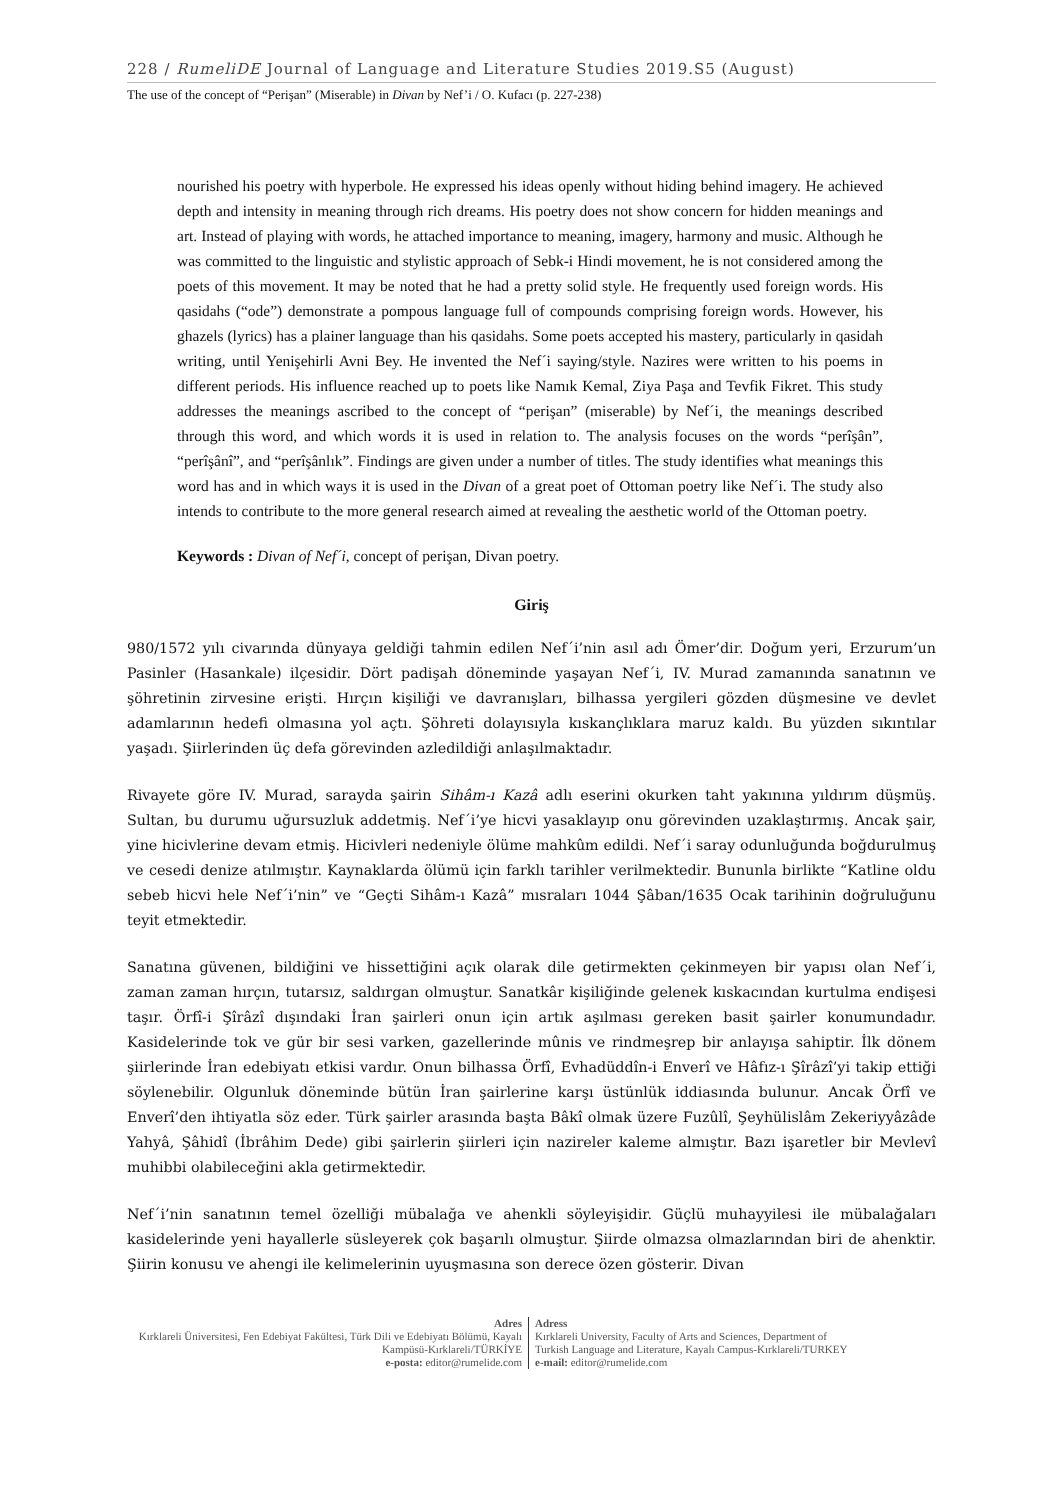228 / RumeliDE Journal of Language and Literature Studies 2019.S5 (August)
The use of the concept of “Perişan” (Miserable) in Divan by Nef’i / O. Kufacı (p. 227-238)
nourished his poetry with hyperbole. He expressed his ideas openly without hiding behind imagery. He achieved depth and intensity in meaning through rich dreams. His poetry does not show concern for hidden meanings and art. Instead of playing with words, he attached importance to meaning, imagery, harmony and music. Although he was committed to the linguistic and stylistic approach of Sebk-i Hindi movement, he is not considered among the poets of this movement. It may be noted that he had a pretty solid style. He frequently used foreign words. His qasidahs (“ode”) demonstrate a pompous language full of compounds comprising foreign words. However, his ghazels (lyrics) has a plainer language than his qasidahs. Some poets accepted his mastery, particularly in qasidah writing, until Yenişehirli Avni Bey. He invented the Nef´i saying/style. Nazires were written to his poems in different periods. His influence reached up to poets like Namık Kemal, Ziya Paşa and Tevfik Fikret. This study addresses the meanings ascribed to the concept of “perişan” (miserable) by Nef´i, the meanings described through this word, and which words it is used in relation to. The analysis focuses on the words “perîşân”, “perîşânî”, and “perîşânlık”. Findings are given under a number of titles. The study identifies what meanings this word has and in which ways it is used in the Divan of a great poet of Ottoman poetry like Nef´i. The study also intends to contribute to the more general research aimed at revealing the aesthetic world of the Ottoman poetry.
Keywords : Divan of Nef´i, concept of perişan, Divan poetry.
Giriş
980/1572 yılı civarında dünyaya geldiği tahmin edilen Nef´i’nin asıl adı Ömer’dir. Doğum yeri, Erzurum’un Pasinler (Hasankale) ilçesidir. Dört padişah döneminde yaşayan Nef´i, IV. Murad zamanında sanatının ve şöhretinin zirvesine erişti. Hırçın kişiliği ve davranışları, bilhassa yergileri gözden düşmesine ve devlet adamlarının hedefi olmasına yol açtı. Şöhreti dolayısıyla kıskançlıklara maruz kaldı. Bu yüzden sıkıntılar yaşadı. Şiirlerinden üç defa görevinden azledildiği anlaşılmaktadır.
Rivayete göre IV. Murad, sarayda şairin Sihâm-ı Kazâ adlı eserini okurken taht yakınına yıldırım düşmüş. Sultan, bu durumu uğursuzluk addetmiş. Nef´i’ye hicvi yasaklayıp onu görevinden uzaklaştırmış. Ancak şair, yine hicivlerine devam etmiş. Hicivleri nedeniyle ölüme mahkûm edildi. Nef´i saray odunluğunda boğdurulmuş ve cesedi denize atılmıştır. Kaynaklarda ölümü için farklı tarihler verilmektedir. Bununla birlikte “Katline oldu sebeb hicvi hele Nef´i’nin” ve “Geçti Sihâm-ı Kazâ” mısraları 1044 Şâban/1635 Ocak tarihinin doğruluğunu teyit etmektedir.
Sanatına güvenen, bildiğini ve hissettiğini açık olarak dile getirmekten çekinmeyen bir yapısı olan Nef´i, zaman zaman hırçın, tutarsız, saldırgan olmuştur. Sanatkâr kişiliğinde gelenek kıskacından kurtulma endişesi taşır. Örfî-i Şîrâzî dışındaki İran şairleri onun için artık aşılması gereken basit şairler konumundadır. Kasidelerinde tok ve gür bir sesi varken, gazellerinde mûnis ve rindmeşrep bir anlayışa sahiptir. İlk dönem şiirlerinde İran edebiyatı etkisi vardır. Onun bilhassa Örfî, Evhadüddîn-i Enverî ve Hâfız-ı Şîrâzî’yi takip ettiği söylenebilir. Olgunluk döneminde bütün İran şairlerine karşı üstünlük iddiasında bulunur. Ancak Örfî ve Enverî’den ihtiyatla söz eder. Türk şairler arasında başta Bâkî olmak üzere Fuzûlî, Şeyhülislâm Zekeriyyâzâde Yahyâ, Şâhidî (İbrâhim Dede) gibi şairlerin şiirleri için nazireler kaleme almıştır. Bazı işaretler bir Mevlevî muhibbi olabileceğini akla getirmektedir.
Nef´i’nin sanatının temel özelliği mübalağa ve ahenkli söyleyişidir. Güçlü muhayyilesi ile mübalağaları kasidelerinde yeni hayallerle süsleyerek çok başarılı olmuştur. Şiirde olmazsa olmazlarından biri de ahenktir. Şiirin konusu ve ahengi ile kelimelerinin uyuşmasına son derece özen gösterir. Divan
Adres
Kırklareli Üniversitesi, Fen Edebiyat Fakültesi, Türk Dili ve Edebiyatı Bölümü, Kayalı Kampüsü-Kırklareli/TÜRKİYE
e-posta: editor@rumelide.com
Adress
Kırklareli University, Faculty of Arts and Sciences, Department of
Turkish Language and Literature, Kayalı Campus-Kırklareli/TURKEY
e-mail: editor@rumelide.com